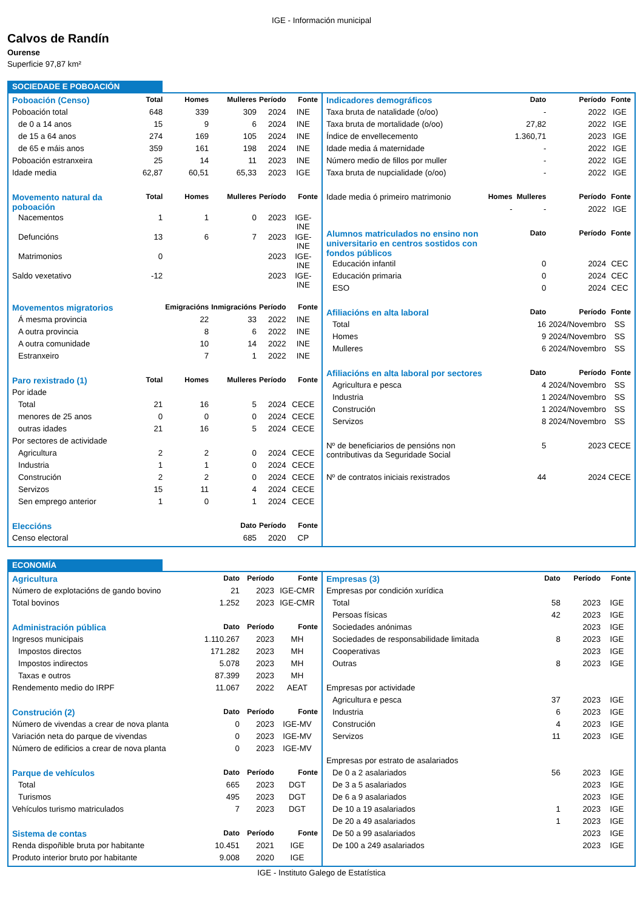IGE - Información municipal
Calvos de Randín
Ourense
Superficie 97,87 km²
SOCIEDADE E POBOACIÓN
| Poboación (Censo) | Total | Homes | Mulleres | Período | Fonte |
| --- | --- | --- | --- | --- | --- |
| Poboación total | 648 | 339 | 309 | 2024 | INE |
| de 0 a 14 anos | 15 | 9 | 6 | 2024 | INE |
| de 15 a 64 anos | 274 | 169 | 105 | 2024 | INE |
| de 65 e máis anos | 359 | 161 | 198 | 2024 | INE |
| Poboación estranxeira | 25 | 14 | 11 | 2023 | INE |
| Idade media | 62,87 | 60,51 | 65,33 | 2023 | IGE |
| Movemento natural da poboación | Total | Homes | Mulleres | Período | Fonte |
| Nacementos | 1 | 1 | 0 | 2023 | IGE-INE |
| Defuncións | 13 | 6 | 7 | 2023 | IGE-INE |
| Matrimonios | 0 | | | 2023 | IGE-INE |
| Saldo vexetativo | -12 | | | 2023 | IGE-INE |
| Movementos migratorios | | Emigracións | Inmigracións | Período | Fonte |
| Á mesma provincia | | 22 | 33 | 2022 | INE |
| A outra provincia | | 8 | 6 | 2022 | INE |
| A outra comunidade | | 10 | 14 | 2022 | INE |
| Estranxeiro | | 7 | 1 | 2022 | INE |
| Paro rexistrado (1) | Total | Homes | Mulleres | Período | Fonte |
| Por idade | | | | | |
| Total | 21 | 16 | 5 | 2024 | CECE |
| menores de 25 anos | 0 | 0 | 0 | 2024 | CECE |
| outras idades | 21 | 16 | 5 | 2024 | CECE |
| Por sectores de actividade | | | | | |
| Agricultura | 2 | 2 | 0 | 2024 | CECE |
| Industria | 1 | 1 | 0 | 2024 | CECE |
| Construción | 2 | 2 | 0 | 2024 | CECE |
| Servizos | 15 | 11 | 4 | 2024 | CECE |
| Sen emprego anterior | 1 | 0 | 1 | 2024 | CECE |
| Eleccións | | | Dato | Período | Fonte |
| Censo electoral | | | 685 | 2020 | CP |
| Indicadores demográficos | | Dato | Período | Fonte |
| --- | --- | --- | --- | --- |
| Taxa bruta de natalidade (o/oo) | | - | 2022 | IGE |
| Taxa bruta de mortalidade (o/oo) | | 27,82 | 2022 | IGE |
| Índice de envellecemento | | 1.360,71 | 2023 | IGE |
| Idade media á maternidade | | - | 2022 | IGE |
| Número medio de fillos por muller | | - | 2022 | IGE |
| Taxa bruta de nupcialidade (o/oo) | | - | 2022 | IGE |
| Idade media ó primeiro matrimonio | Homes | Mulleres | Período | Fonte |
| | - | - | 2022 | IGE |
| Alumnos matriculados no ensino non universitario en centros sostidos con fondos públicos | | Dato | Período | Fonte |
| Educación infantil | | 0 | 2024 | CEC |
| Educación primaria | | 0 | 2024 | CEC |
| ESO | | 0 | 2024 | CEC |
| Afiliacións en alta laboral | | Dato | Período | Fonte |
| Total | | 16 | 2024/Novembro | SS |
| Homes | | 9 | 2024/Novembro | SS |
| Mulleres | | 6 | 2024/Novembro | SS |
| Afiliacións en alta laboral por sectores | | Dato | Período | Fonte |
| Agricultura e pesca | | 4 | 2024/Novembro | SS |
| Industria | | 1 | 2024/Novembro | SS |
| Construción | | 1 | 2024/Novembro | SS |
| Servizos | | 8 | 2024/Novembro | SS |
| Nº de beneficiarios de pensións non contributivas da Seguridade Social | | 5 | 2023 | CECE |
| Nº de contratos iniciais rexistrados | | 44 | 2024 | CECE |
ECONOMÍA
| Agricultura | Dato | Período | Fonte |
| --- | --- | --- | --- |
| Número de explotacións de gando bovino | 21 | 2023 | IGE-CMR |
| Total bovinos | 1.252 | 2023 | IGE-CMR |
| Administración pública | Dato | Período | Fonte |
| Ingresos municipais | 1.110.267 | 2023 | MH |
| Impostos directos | 171.282 | 2023 | MH |
| Impostos indirectos | 5.078 | 2023 | MH |
| Taxas e outros | 87.399 | 2023 | MH |
| Rendemento medio do IRPF | 11.067 | 2022 | AEAT |
| Construción (2) | Dato | Período | Fonte |
| Número de vivendas a crear de nova planta | 0 | 2023 | IGE-MV |
| Variación neta do parque de vivendas | 0 | 2023 | IGE-MV |
| Número de edificios a crear de nova planta | 0 | 2023 | IGE-MV |
| Parque de vehículos | Dato | Período | Fonte |
| Total | 665 | 2023 | DGT |
| Turismos | 495 | 2023 | DGT |
| Vehículos turismo matriculados | 7 | 2023 | DGT |
| Sistema de contas | Dato | Período | Fonte |
| Renda dispoñible bruta por habitante | 10.451 | 2021 | IGE |
| Produto interior bruto por habitante | 9.008 | 2020 | IGE |
| Empresas (3) | Dato | Período | Fonte |
| --- | --- | --- | --- |
| Empresas por condición xurídica | | | |
| Total | 58 | 2023 | IGE |
| Persoas físicas | 42 | 2023 | IGE |
| Sociedades anónimas | | 2023 | IGE |
| Sociedades de responsabilidade limitada | 8 | 2023 | IGE |
| Cooperativas | | 2023 | IGE |
| Outras | 8 | 2023 | IGE |
| Empresas por actividade | | | |
| Agricultura e pesca | 37 | 2023 | IGE |
| Industria | 6 | 2023 | IGE |
| Construción | 4 | 2023 | IGE |
| Servizos | 11 | 2023 | IGE |
| Empresas por estrato de asalariados | | | |
| De 0 a 2 asalariados | 56 | 2023 | IGE |
| De 3 a 5 asalariados | | 2023 | IGE |
| De 6 a 9 asalariados | | 2023 | IGE |
| De 10 a 19 asalariados | 1 | 2023 | IGE |
| De 20 a 49 asalariados | 1 | 2023 | IGE |
| De 50 a 99 asalariados | | 2023 | IGE |
| De 100 a 249 asalariados | | 2023 | IGE |
IGE - Instituto Galego de Estatística